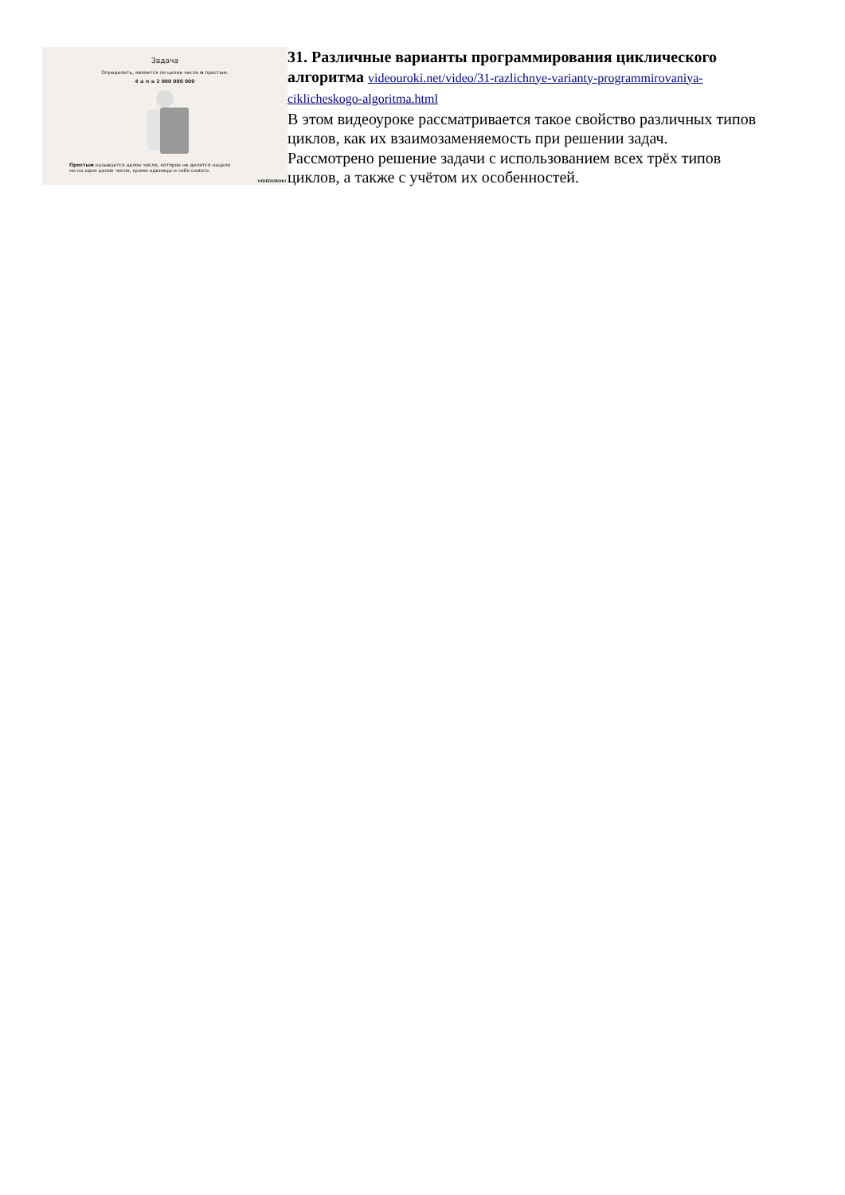Задача
Определить, является ли целое число n простым.
4 ≤ n ≤ 2 000 000 000
Простым называется целое число, которое не делится нацело
ни на одно целое число, кроме единицы и себя самого.
VIDEOUROKI
31. Различные варианты программирования циклического алгоритма
videouroki.net/video/31-razlichnye-varianty-programmirovaniya-ciklicheskogo-algoritma.html
В этом видеоуроке рассматривается такое свойство различных типов циклов, как их взаимозаменяемость при решении задач. Рассмотрено решение задачи с использованием всех трёх типов циклов, а также с учётом их особенностей.